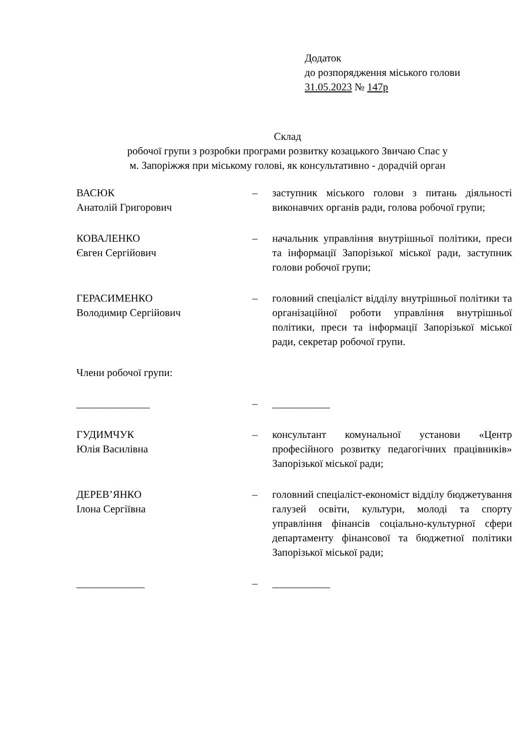Додаток
до розпорядження міського голови
31.05.2023 № 147р
Склад
робочої групи з розробки програми розвитку козацького Звичаю Спас у
м. Запоріжжя при міському голові, як консультативно - дорадчій орган
| ВАСЮК Анатолій Григорович | – | заступник міського голови з питань діяльності виконавчих органів ради, голова робочої групи; |
| КОВАЛЕНКО Євген Сергійович | – | начальник управління внутрішньої політики, преси та інформації Запорізької міської ради, заступник голови робочої групи; |
| ГЕРАСИМЕНКО Володимир Сергійович | – | головний спеціаліст відділу внутрішньої політики та організаційної роботи управління внутрішньої політики, преси та інформації Запорізької міської ради, секретар робочої групи. |
| Члени робочої групи: | | |
| ______________ | – | ___________ |
| ГУДИМЧУК Юлія Василівна | – | консультант комунальної установи «Центр професійного розвитку педагогічних працівників» Запорізької міської ради; |
| ДЕРЕВ’ЯНКО Ілона Сергіївна | – | головний спеціаліст-економіст відділу бюджетування галузей освіти, культури, молоді та спорту управління фінансів соціально-культурної сфери департаменту фінансової та бюджетної політики Запорізької міської ради; |
| _____________ | – | ___________ |